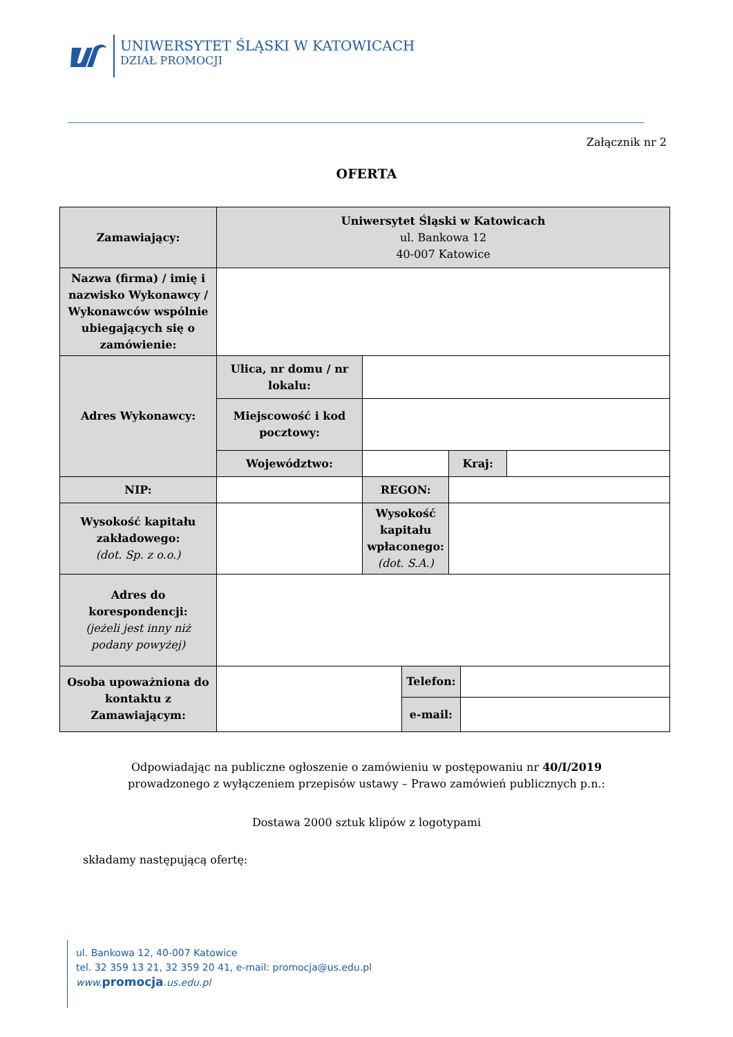UNIWERSYTET ŚLĄSKI W KATOWICACH
DZIAŁ PROMOCJI
Załącznik nr 2
OFERTA
| Zamawiający: | Uniwersytet Śląski w Katowicach ul. Bankowa 12 40-007 Katowice | | | | | |
| Nazwa (firma) / imię i nazwisko Wykonawcy / Wykonawców wspólnie ubiegających się o zamówienie: | | | | | | |
| Adres Wykonawcy: | Ulica, nr domu / nr lokalu: | | | | | |
| | Miejscowość i kod pocztowy: | | | | | |
| | Województwo: | | | Kraj: | | |
| NIP: | | REGON: | | | | |
| Wysokość kapitału zakładowego: (dot. Sp. z o.o.) | | Wysokość kapitału wpłaconego: (dot. S.A.) | | | | |
| Adres do korespondencji: (jeżeli jest inny niż podany powyżej) | | | | | | |
| Osoba upoważniona do kontaktu z Zamawiającym: | | | Telefon: | | | |
| | | | e-mail: | | | |
Odpowiadając na publiczne ogłoszenie o zamówieniu w postępowaniu nr 40/I/2019
prowadzonego z wyłączeniem przepisów ustawy – Prawo zamówień publicznych p.n.:
Dostawa 2000 sztuk klipów z logotypami
składamy następującą ofertę:
ul. Bankowa 12, 40-007 Katowice
tel. 32 359 13 21, 32 359 20 41, e-mail: promocja@us.edu.pl
www. promocja.us.edu.pl